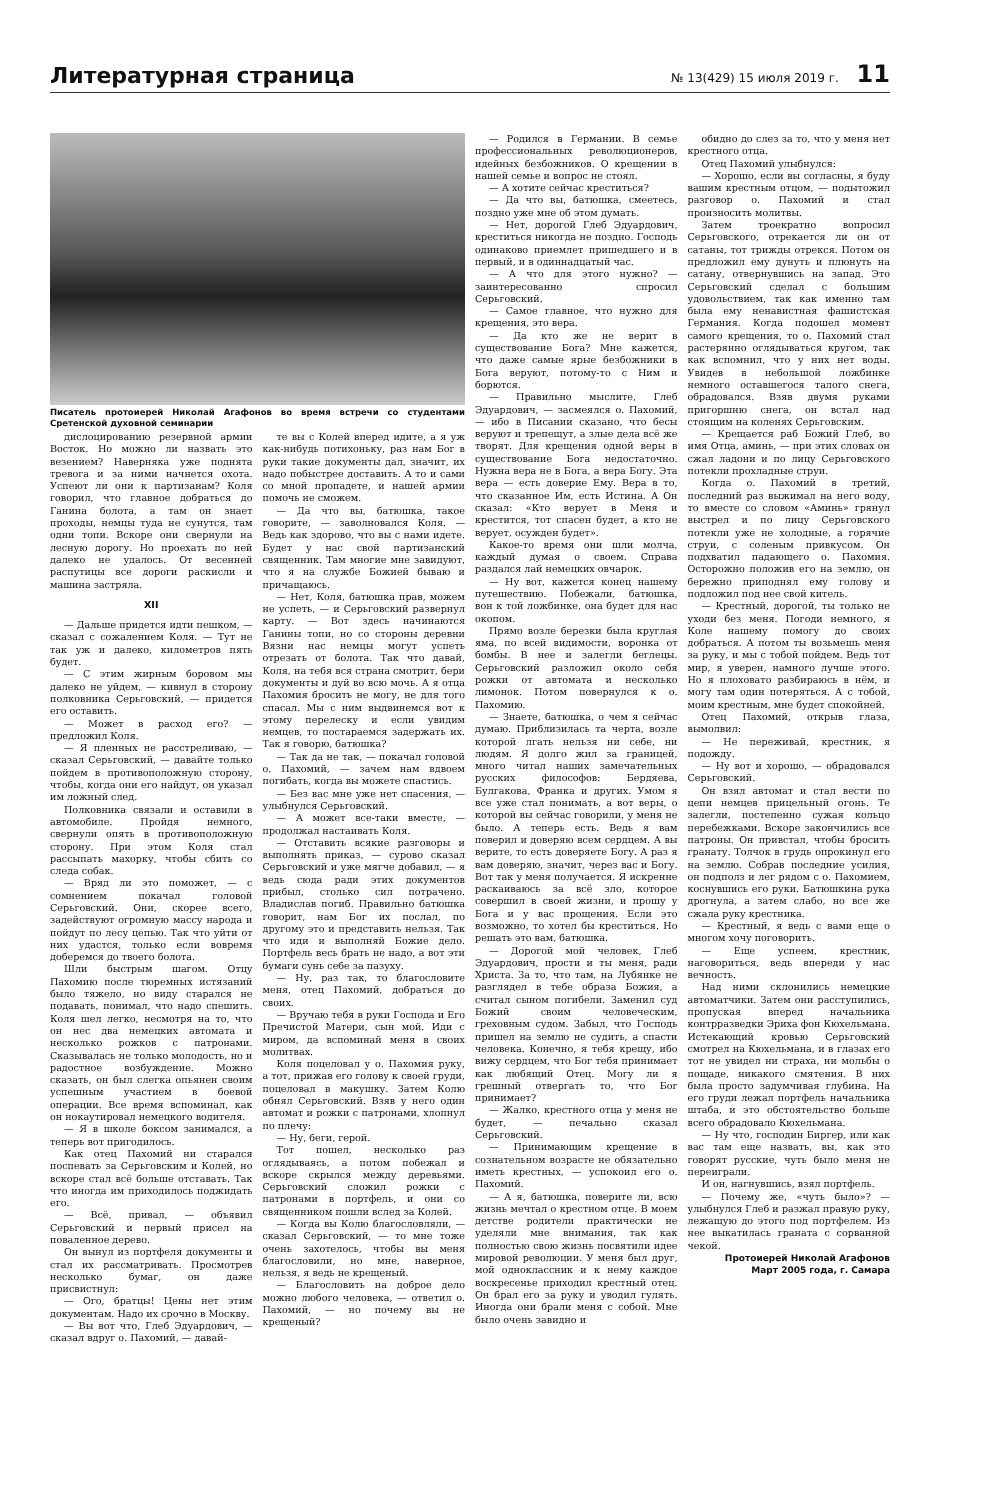Литературная страница
№ 13(429) 15 июля 2019 г. 11
Писатель протоиерей Николай Агафонов во время встречи со студентами Сретенской духовной семинарии
дислоцированию резервной армии Восток. Но можно ли назвать это везением? Наверняка уже поднята тревога и за ними начнется охота. Успеют ли они к партизанам? Коля говорил, что главное добраться до Ганина болота, а там он знает проходы, немцы туда не сунутся, там одни топи. Вскоре они свернули на лесную дорогу. Но проехать по ней далеко не удалось. От весенней распутицы все дороги раскисли и машина застряла.
XII
— Дальше придется идти пешком, — сказал с сожалением Коля. — Тут не так уж и далеко, километров пять будет.
— С этим жирным боровом мы далеко не уйдем, — кивнул в сторону полковника Серьговский, — придется его оставить.
— Может в расход его? — предложил Коля.
— Я пленных не расстреливаю, — сказал Серьговский, — давайте только пойдем в противоположную сторону, чтобы, когда они его найдут, он указал им ложный след.
Полковника связали и оставили в автомобиле. Пройдя немного, свернули опять в противоположную сторону. При этом Коля стал рассыпать махорку, чтобы сбить со следа собак.
— Вряд ли это поможет, — с сомнением покачал головой Серьговский. Они, скорее всего, задействуют огромную массу народа и пойдут по лесу цепью. Так что уйти от них удастся, только если вовремя доберемся до твоего болота.
Шли быстрым шагом. Отцу Пахомию после тюремных истязаний было тяжело, но виду старался не подавать, понимал, что надо спешить. Коля шел легко, несмотря на то, что он нес два немецких автомата и несколько рожков с патронами. Сказывалась не только молодость, но и радостное возбуждение. Можно сказать, он был слегка опьянен своим успешным участием в боевой операции. Все время вспоминал, как он нокаутировал немецкого водителя.
— Я в школе боксом занимался, а теперь вот пригодилось.
Как отец Пахомий ни старался поспевать за Серьговским и Колей, но вскоре стал всё больше отставать. Так что иногда им приходилось поджидать его.
— Всё, привал, — объявил Серьговский и первый присел на поваленное дерево.
Он вынул из портфеля документы и стал их рассматривать. Просмотрев несколько бумаг, он даже присвистнул:
— Ого, братцы! Цены нет этим документам. Надо их срочно в Москву.
— Вы вот что, Глеб Эдуардович, — сказал вдруг о. Пахомий, — давай-
те вы с Колей вперед идите, а я уж как-нибудь потихоньку, раз нам Бог в руки такие документы дал, значит, их надо побыстрее доставить. А то и сами со мной пропадете, и нашей армии помочь не сможем.
— Да что вы, батюшка, такое говорите, — заволновался Коля. — Ведь как здорово, что вы с нами идете. Будет у нас свой партизанский священник. Там многие мне завидуют, что я на службе Божией бываю и причащаюсь.
— Нет, Коля, батюшка прав, можем не успеть, — и Серьговский развернул карту. — Вот здесь начинаются Ганины топи, но со стороны деревни Вязни нас немцы могут успеть отрезать от болота. Так что давай, Коля, на тебя вся страна смотрит, бери документы и дуй во всю мочь. А я отца Пахомия бросить не могу, не для того спасал. Мы с ним выдвинемся вот к этому перелеску и если увидим немцев, то постараемся задержать их. Так я говорю, батюшка?
— Так да не так, — покачал головой о. Пахомий, — зачем нам вдвоем погибать, когда вы можете спастись.
— Без вас мне уже нет спасения, — улыбнулся Серьговский.
— А может все-таки вместе, — продолжал настаивать Коля.
— Отставить всякие разговоры и выполнять приказ, — сурово сказал Серьговский и уже мягче добавил, — я ведь сюда ради этих документов прибыл, столько сил потрачено. Владислав погиб. Правильно батюшка говорит, нам Бог их послал, по другому это и представить нельзя. Так что иди и выполняй Божие дело. Портфель весь брать не надо, а вот эти бумаги сунь себе за пазуху.
— Ну, раз так, то благословите меня, отец Пахомий, добраться до своих.
— Вручаю тебя в руки Господа и Его Пречистой Матери, сын мой. Иди с миром, да вспоминай меня в своих молитвах.
Коля поцеловал у о. Пахомия руку, а тот, прижав его голову к своей груди, поцеловал в макушку. Затем Колю обнял Серьговский. Взяв у него один автомат и рожки с патронами, хлопнул по плечу:
— Ну, беги, герой.
Тот пошел, несколько раз оглядываясь, а потом побежал и вскоре скрылся между деревьями. Серьговский сложил рожки с патронами в портфель, и они со священником пошли вслед за Колей.
— Когда вы Колю благословляли, — сказал Серьговский, — то мне тоже очень захотелось, чтобы вы меня благословили, но мне, наверное, нельзя, я ведь не крещеный.
— Благословить на доброе дело можно любого человека, — ответил о. Пахомий, — но почему вы не крещеный?
— Родился в Германии. В семье профессиональных революционеров, идейных безбожников. О крещении в нашей семье и вопрос не стоял.
— А хотите сейчас креститься?
— Да что вы, батюшка, смеетесь, поздно уже мне об этом думать.
— Нет, дорогой Глеб Эдуардович, креститься никогда не поздно. Господь одинаково приемлет пришедшего и в первый, и в одиннадцатый час.
— А что для этого нужно? — заинтересованно спросил Серьговский.
— Самое главное, что нужно для крещения, это вера.
— Да кто же не верит в существование Бога? Мне кажется, что даже самые ярые безбожники в Бога веруют, потому-то с Ним и борются.
— Правильно мыслите, Глеб Эдуардович, — засмеялся о. Пахомий, — ибо в Писании сказано, что бесы веруют и трепещут, а злые дела всё же творят. Для крещения одной веры в существование Бога недостаточно. Нужна вера не в Бога, а вера Богу. Эта вера — есть доверие Ему. Вера в то, что сказанное Им, есть Истина. А Он сказал: «Кто верует в Меня и крестится, тот спасен будет, а кто не верует, осужден будет».
Какое-то время они шли молча, каждый думая о своем. Справа раздался лай немецких овчарок.
— Ну вот, кажется конец нашему путешествию. Побежали, батюшка, вон к той ложбинке, она будет для нас окопом.
Прямо возле березки была круглая яма, по всей видимости, воронка от бомбы. В нее и залегли беглецы. Серьговский разложил около себя рожки от автомата и несколько лимонок. Потом повернулся к о. Пахомию.
— Знаете, батюшка, о чем я сейчас думаю. Приблизилась та черта, возле которой лгать нельзя ни себе, ни людям. Я долго жил за границей, много читал наших замечательных русских философов: Бердяева, Булгакова, Франка и других. Умом я все уже стал понимать, а вот веры, о которой вы сейчас говорили, у меня не было. А теперь есть. Ведь я вам поверил и доверяю всем сердцем. А вы верите, то есть доверяете Богу. А раз я вам доверяю, значит, через вас и Богу. Вот так у меня получается. Я искренне раскаиваюсь за всё зло, которое совершил в своей жизни, и прошу у Бога и у вас прощения. Если это возможно, то хотел бы креститься. Но решать это вам, батюшка.
— Дорогой мой человек, Глеб Эдуардович, прости и ты меня, ради Христа. За то, что там, на Лубянке не разглядел в тебе образа Божия, а считал сыном погибели. Заменил суд Божий своим человеческим, греховным судом. Забыл, что Господь пришел на землю не судить, а спасти человека. Конечно, я тебя крещу, ибо вижу сердцем, что Бог тебя принимает как любящий Отец. Могу ли я грешный отвергать то, что Бог принимает?
— Жалко, крестного отца у меня не будет, — печально сказал Серьговский.
— Принимающим крещение в сознательном возрасте не обязательно иметь крестных, — успокоил его о. Пахомий.
— А я, батюшка, поверите ли, всю жизнь мечтал о крестном отце. В моем детстве родители практически не уделяли мне внимания, так как полностью свою жизнь посвятили идее мировой революции. У меня был друг, мой одноклассник и к нему каждое воскресенье приходил крестный отец. Он брал его за руку и уводил гулять. Иногда они брали меня с собой. Мне было очень завидно и
обидно до слез за то, что у меня нет крестного отца.
Отец Пахомий улыбнулся:
— Хорошо, если вы согласны, я буду вашим крестным отцом, — подытожил разговор о. Пахомий и стал произносить молитвы.
Затем троекратно вопросил Серьговского, отрекается ли он от сатаны, тот трижды отрекся. Потом он предложил ему дунуть и плюнуть на сатану, отвернувшись на запад. Это Серьговский сделал с большим удовольствием, так как именно там была ему ненавистная фашистская Германия. Когда подошел момент самого крещения, то о. Пахомий стал растерянно оглядываться кругом, так как вспомнил, что у них нет воды. Увидев в небольшой ложбинке немного оставшегося талого снега, обрадовался. Взяв двумя руками пригоршню снега, он встал над стоящим на коленях Серьговским.
— Крещается раб Божий Глеб, во имя Отца, аминь, — при этих словах он сжал ладони и по лицу Серьговского потекли прохладные струи.
Когда о. Пахомий в третий, последний раз выжимал на него воду, то вместе со словом «Аминь» грянул выстрел и по лицу Серьговского потекли уже не холодные, а горячие струи, с соленым привкусом. Он подхватил падающего о. Пахомия. Осторожно положив его на землю, он бережно приподнял ему голову и подложил под нее свой китель.
— Крестный, дорогой, ты только не уходи без меня. Погоди немного, я Коле нашему помогу до своих добраться. А потом ты возьмешь меня за руку, и мы с тобой пойдем. Ведь тот мир, я уверен, намного лучше этого. Но я плоховато разбираюсь в нём, и могу там один потеряться. А с тобой, моим крестным, мне будет спокойней.
Отец Пахомий, открыв глаза, вымолвил:
— Не переживай, крестник, я подожду.
— Ну вот и хорошо, — обрадовался Серьговский.
Он взял автомат и стал вести по цепи немцев прицельный огонь. Те залегли, постепенно сужая кольцо перебежками. Вскоре закончились все патроны. Он привстал, чтобы бросить гранату. Толчок в грудь опрокинул его на землю. Собрав последние усилия, он подполз и лег рядом с о. Пахомием, коснувшись его руки. Батюшкина рука дрогнула, а затем слабо, но все же сжала руку крестника.
— Крестный, я ведь с вами еще о многом хочу поговорить.
— Еще успеем, крестник, наговориться, ведь впереди у нас вечность.
Над ними склонились немецкие автоматчики. Затем они расступились, пропуская вперед начальника контрразведки Эриха фон Кюхельмана. Истекающий кровью Серьговский смотрел на Кюхельмана, и в глазах его тот не увидел ни страха, ни мольбы о пощаде, никакого смятения. В них была просто задумчивая глубина. На его груди лежал портфель начальника штаба, и это обстоятельство больше всего обрадовало Кюхельмана.
— Ну что, господин Биргер, или как вас там еще назвать, вы, как это говорят русские, чуть было меня не переиграли.
И он, нагнувшись, взял портфель.
— Почему же, «чуть было»? — улыбнулся Глеб и разжал правую руку, лежащую до этого под портфелем. Из нее выкатилась граната с сорванной чекой.
Протоиерей Николай Агафонов
Март 2005 года, г. Самара